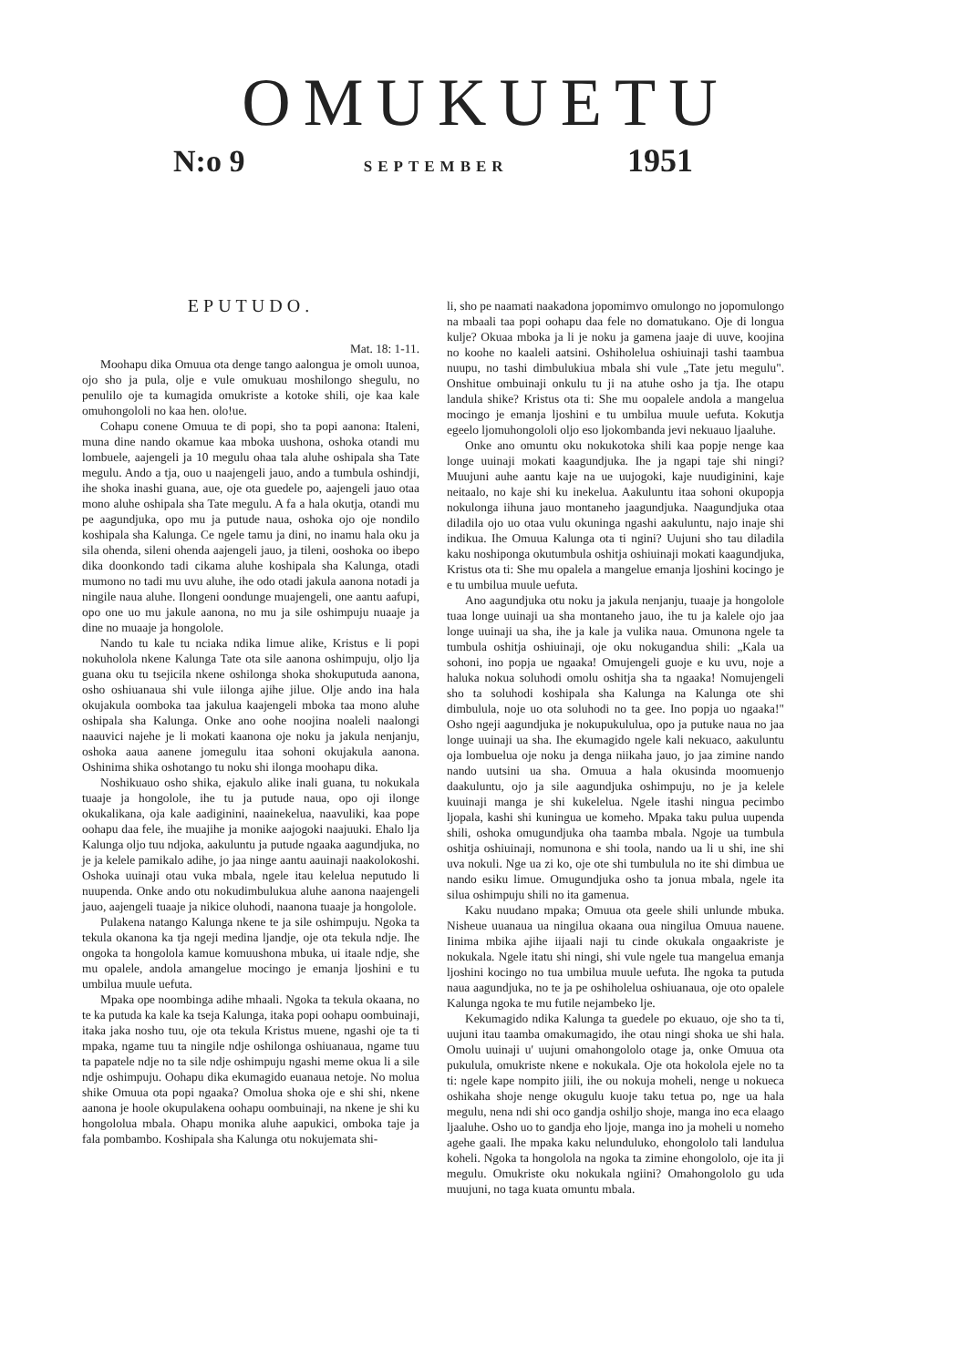OMUKUETU
N:o 9 SEPTEMBER 1951
EPUTUDO.
Mat. 18: 1-11.
Moohapu dika Omuua ota denge tango aalongua je omolı uunoa, ojo sho ja pula, olje e vule omukuau moshilongo shegulu, no penulilo oje ta kumagida omukriste a kotoke shili, oje kaa kale omuhongololi no kaa hen. olo!ue.
Cohapu conene Omuua te di popi, sho ta popi aanona: Italeni, muna dine nando okamue kaa mboka uushona, oshoka otandi mu lombuele, aajengeli ja 10 megulu ohaa tala aluhe oshipala sha Tate megulu. Ando a tja, ouo u naajengeli jauo, ando a tumbula oshindji, ihe shoka inashi guana, aue, oje ota guedele po, aajengeli jauo otaa mono aluhe oshipala sha Tate megulu. A fa a hala okutja, otandi mu pe aagundjuka, opo mu ja putude naua, oshoka ojo oje nondilo koshipala sha Kalunga. Ce ngele tamu ja dini, no inamu hala oku ja sila ohenda, sileni ohenda aajengeli jauo, ja tileni, ooshoka oo ibepo dika doonkondo tadi cikama aluhe koshipala sha Kalunga, otadi mumono no tadi mu uvu aluhe, ihe odo otadi jakula aanona notadi ja ningile naua aluhe. Ilongeni oondunge muajengeli, one aantu aafupi, opo one uo mu jakule aanona, no mu ja sile oshimpuju nuaaje ja dine no muaaje ja hongolole.
Nando tu kale tu nciaka ndika limue alike, Kristus e li popi nokuholola nkene Kalunga Tate ota sile aanona oshimpuju, oljo lja guana oku tu tsejicila nkene oshilonga shoka shokuputuda aanona, osho oshiuanaua shi vule iilonga ajihe jilue. Olje ando ina hala okujakula oomboka taa jakulua kaajengeli mboka taa mono aluhe oshipala sha Kalunga. Onke ano oohe noojina noaleli naalongi naauvici najehe je li mokati kaanona oje noku ja jakula nenjanju, oshoka aaua aanene jomegulu itaa sohoni okujakula aanona. Oshinima shika oshotango tu noku shi ilonga moohapu dika.
Noshikuauo osho shika, ejakulo alike inali guana, tu nokukala tuaaje ja hongolole, ihe tu ja putude naua, opo oji ilonge okukalikana, oja kale aadiginini, naainekelua, naavuliki, kaa pope oohapu daa fele, ihe muajihe ja monike aajogoki naajuuki. Ehalo lja Kalunga oljo tuu ndjoka, aakuluntu ja putude ngaaka aagundjuka, no je ja kelele pamikalo adihe, jo jaa ninge aantu aauinaji naakolokoshi. Oshoka uuinaji otau vuka mbala, ngele itau kelelua neputudo li nuupenda. Onke ando otu nokudimbulukua aluhe aanona naajengeli jauo, aajengeli tuaaje ja nikice oluhodi, naanona tuaaje ja hongolole.
Pulakena natango Kalunga nkene te ja sile oshimpuju. Ngoka ta tekula okanona ka tja ngeji medina ljandje, oje ota tekula ndje. Ihe ongoka ta hongolola kamue komuushona mbuka, ui itaale ndje, she mu opalele, andola amangelue mocingo je emanja ljoshini e tu umbilua muule uefuta.
Mpaka ope noombinga adihe mhaali. Ngoka ta tekula okaana, no te ka putuda ka kale ka tseja Kalunga, itaka popi oohapu oombuinaji, itaka jaka nosho tuu, oje ota tekula Kristus muene, ngashi oje ta ti mpaka, ngame tuu ta ningile ndje oshilonga oshiuanaua, ngame tuu ta papatele ndje no ta sile ndje oshimpuju ngashi meme okua li a sile ndje oshimpuju. Oohapu dika ekumagido euanaua netoje. No molua shike Omuua ota popi ngaaka? Omolua shoka oje e shi shi, nkene aanona je hoole okupulakena oohapu oombuinaji, na nkene je shi ku hongololua mbala. Ohapu monika aluhe aapukici, omboka taje ja fala pombambo. Koshipala sha Kalunga otu nokujemata shi-
li, sho pe naamati naakadona jopomimvo omulongo no jopomulongo na mbaali taa popi oohapu daa fele no domatukano. Oje di longua kulje? Okuaa mboka ja li je noku ja gamena jaaje di uuve, koojina no koohe no kaaleli aatsini. Oshiholelua oshiuinaji tashi taambua nuupu, no tashi dimbulukiua mbala shi vule „Tate jetu megulu". Onshitue ombuinaji onkulu tu ji na atuhe osho ja tja. Ihe otapu landula shike? Kristus ota ti: She mu oopalele andola a mangelua mocingo je emanja ljoshini e tu umbilua muule uefuta. Kokutja egeelo ljomuhongololi oljo eso ljokombanda jevi nekuauo ljaaluhe.
Onke ano omuntu oku nokukotoka shili kaa popje nenge kaa longe uuinaji mokati kaagundjuka. Ihe ja ngapi taje shi ningi? Muujuni auhe aantu kaje na ue uujogoki, kaje nuudiginini, kaje neitaalo, no kaje shi ku inekelua. Aakuluntu itaa sohoni okupopja nokulonga iihuna jauo montaneho jaagundjuka. Naagundjuka otaa diladila ojo uo otaa vulu okuninga ngashi aakuluntu, najo inaje shi indikua. Ihe Omuua Kalunga ota ti ngini? Uujuni sho tau diladila kaku noshiponga okutumbula oshitja oshiuinaji mokati kaagundjuka, Kristus ota ti: She mu opalela a mangelue emanja ljoshini kocingo je e tu umbilua muule uefuta.
Ano aagundjuka otu noku ja jakula nenjanju, tuaaje ja hongolole tuaa longe uuinaji ua sha montaneho jauo, ihe tu ja kalele ojo jaa longe uuinaji ua sha, ihe ja kale ja vulika naua. Omunona ngele ta tumbula oshitja oshiuinaji, oje oku nokugandua shili: „Kala ua sohoni, ino popja ue ngaaka! Omujengeli guoje e ku uvu, noje a haluka nokua soluhodi omolu oshitja sha ta ngaaka! Nomujengeli sho ta soluhodi koshipala sha Kalunga na Kalunga ote shi dimbulula, noje uo ota soluhodi no ta gee. Ino popja uo ngaaka!" Osho ngeji aagundjuka je nokupukululua, opo ja putuke naua no jaa longe uuinaji ua sha. Ihe ekumagido ngele kali nekuaco, aakuluntu oja lombuelua oje noku ja denga niikaha jauo, jo jaa zimine nando nando uutsini ua sha. Omuua a hala okusinda moomuenjo daakuluntu, ojo ja sile aagundjuka oshimpuju, no je ja kelele kuuinaji manga je shi kukelelua. Ngele itashi ningua pecimbo ljopala, kashi shi kuningua ue komeho. Mpaka taku pulua uupenda shili, oshoka omugundjuka oha taamba mbala. Ngoje ua tumbula oshitja oshiuinaji, nomunona e shi toola, nando ua li u shi, ine shi uva nokuli. Nge ua zi ko, oje ote shi tumbulula no ite shi dimbua ue nando esiku limue. Omugundjuka osho ta jonua mbala, ngele ita silua oshimpuju shili no ita gamenua.
Kaku nuudano mpaka; Omuua ota geele shili unlunde mbuka. Nisheue uuanaua ua ningilua okaana oua ningilua Omuua nauene. Iinima mbika ajihe iijaali naji tu cinde okukala ongaakriste je nokukala. Ngele itatu shi ningi, shi vule ngele tua mangelua emanja ljoshini kocingo no tua umbilua muule uefuta. Ihe ngoka ta putuda naua aagundjuka, no te ja pe oshiholelua oshiuanaua, oje oto opalele Kalunga ngoka te mu futile nejambeko lje.
Kekumagido ndika Kalunga ta guedele po ekuauo, oje sho ta ti, uujuni itau taamba omakumagido, ihe otau ningi shoka ue shi hala. Omolu uuinaji u' uujuni omahongololo otage ja, onke Omuua ota pukulula, omukriste nkene e nokukala. Oje ota hokolola ejele no ta ti: ngele kape nompito jiili, ihe ou nokuja moheli, nenge u nokueca oshikaha shoje nenge okugulu kuoje taku tetua po, nge ua hala megulu, nena ndi shi oco gandja oshiljo shoje, manga ino eca elaago ljaaluhe. Osho uo to gandja eho ljoje, manga ino ja moheli u nomeho agehe gaali. Ihe mpaka kaku nelunduluko, ehongololo tali landulua koheli. Ngoka ta hongolola na ngoka ta zimine ehongololo, oje ita ji megulu. Omukriste oku nokukala ngiini? Omahongololo gu uda muujuni, no taga kuata omuntu mbala.